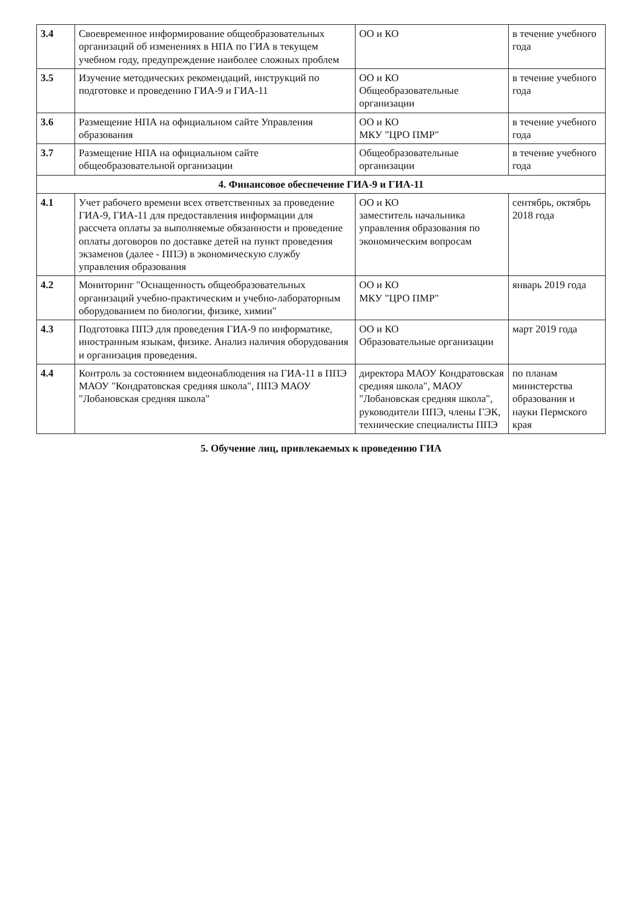| 3.4 | Своевременное информирование общеобразовательных организаций об изменениях в НПА по ГИА в текущем учебном году, предупреждение наиболее сложных проблем | ОО и КО | в течение учебного года |
| 3.5 | Изучение методических рекомендаций, инструкций по подготовке и проведению ГИА-9 и ГИА-11 | ОО и КО Общеобразовательные организации | в течение учебного года |
| 3.6 | Размещение НПА на официальном сайте Управления образования | ОО и КО МКУ "ЦРО ПМР" | в течение учебного года |
| 3.7 | Размещение НПА на официальном сайте общеобразовательной организации | Общеобразовательные организации | в течение учебного года |
| 4. Финансовое обеспечение ГИА-9 и ГИА-11 | | | |
| 4.1 | Учет рабочего времени всех ответственных за проведение ГИА-9, ГИА-11 для предоставления информации для рассчета оплаты за выполняемые обязанности и проведение оплаты договоров по доставке детей на пункт проведения экзаменов (далее - ППЭ) в экономическую службу управления образования | ОО и КО заместитель начальника управления образования по экономическим вопросам | сентябрь, октябрь 2018 года |
| 4.2 | Мониторинг "Оснащенность общеобразовательных организаций учебно-практическим и учебно-лабораторным оборудованием по биологии, физике, химии" | ОО и КО МКУ "ЦРО ПМР" | январь 2019 года |
| 4.3 | Подготовка ППЭ для проведения ГИА-9 по информатике, иностранным языкам, физике. Анализ наличия оборудования и организация проведения. | ОО и КО Образовательные организации | март 2019 года |
| 4.4 | Контроль за состоянием видеонаблюдения на ГИА-11 в ППЭ МАОУ "Кондратовская средняя школа", ППЭ МАОУ "Лобановская средняя школа" | директора МАОУ Кондратовская средняя школа", МАОУ "Лобановская средняя школа", руководители ППЭ, члены ГЭК, технические специалисты ППЭ | по планам министерства образования и науки Пермского края |
5. Обучение лиц, привлекаемых к проведению ГИА